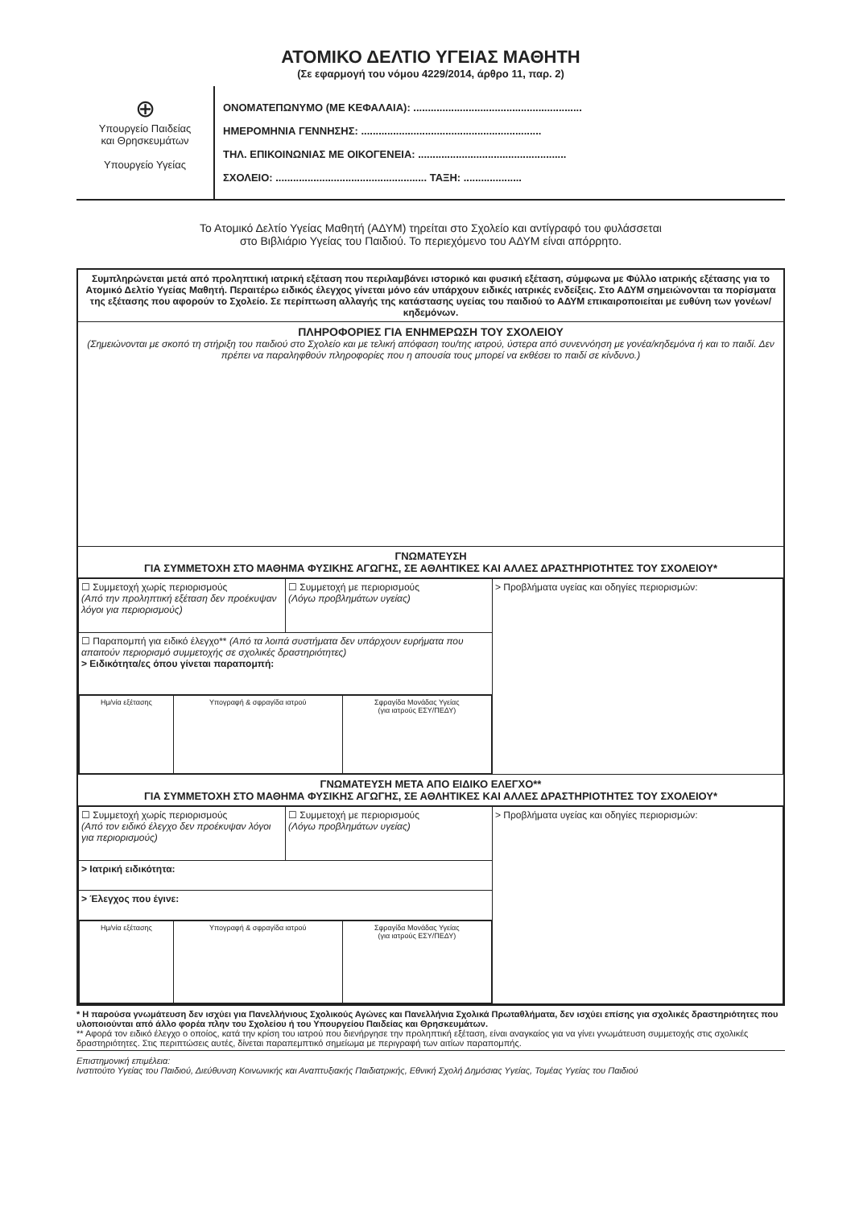ΑΤΟΜΙΚΟ ΔΕΛΤΙΟ ΥΓΕΙΑΣ ΜΑΘΗΤΗ
(Σε εφαρμογή του νόμου 4229/2014, άρθρο 11, παρ. 2)
⊕
Υπουργείο Παιδείας
και Θρησκευμάτων
Υπουργείο Υγείας
ΟΝΟΜΑΤΕΠΩΝΥΜΟ (ΜΕ ΚΕΦΑΛΑΙΑ): ..........................................................
ΗΜΕΡΟΜΗΝΙΑ ΓΕΝΝΗΣΗΣ: ..............................................................
ΤΗΛ. ΕΠΙΚΟΙΝΩΝΙΑΣ ΜΕ ΟΙΚΟΓΕΝΕΙΑ: ...................................................
ΣΧΟΛΕΙΟ: .................................................... ΤΑΞΗ: ....................
Το Ατομικό Δελτίο Υγείας Μαθητή (ΑΔΥΜ) τηρείται στο Σχολείο και αντίγραφό του φυλάσσεται
στο Βιβλιάριο Υγείας του Παιδιού. Το περιεχόμενο του ΑΔΥΜ είναι απόρρητο.
Συμπληρώνεται μετά από προληπτική ιατρική εξέταση που περιλαμβάνει ιστορικό και φυσική εξέταση, σύμφωνα με Φύλλο ιατρικής εξέτασης για το Ατομικό Δελτίο Υγείας Μαθητή. Περαιτέρω ειδικός έλεγχος γίνεται μόνο εάν υπάρχουν ειδικές ιατρικές ενδείξεις. Στο ΑΔΥΜ σημειώνονται τα πορίσματα της εξέτασης που αφορούν το Σχολείο. Σε περίπτωση αλλαγής της κατάστασης υγείας του παιδιού το ΑΔΥΜ επικαιροποιείται με ευθύνη των γονέων/κηδεμόνων.
ΠΛΗΡΟΦΟΡΙΕΣ ΓΙΑ ΕΝΗΜΕΡΩΣΗ ΤΟΥ ΣΧΟΛΕΙΟΥ
(Σημειώνονται με σκοπό τη στήριξη του παιδιού στο Σχολείο και με τελική απόφαση του/της ιατρού, ύστερα από συνεννόηση με γονέα/κηδεμόνα ή και το παιδί. Δεν πρέπει να παραληφθούν πληροφορίες που η απουσία τους μπορεί να εκθέσει το παιδί σε κίνδυνο.)
ΓΝΩΜΑΤΕΥΣΗ
ΓΙΑ ΣΥΜΜΕΤΟΧΗ ΣΤΟ ΜΑΘΗΜΑ ΦΥΣΙΚΗΣ ΑΓΩΓΗΣ, ΣΕ ΑΘΛΗΤΙΚΕΣ ΚΑΙ ΑΛΛΕΣ ΔΡΑΣΤΗΡΙΟΤΗΤΕΣ ΤΟΥ ΣΧΟΛΕΙΟΥ*
| ☐ Συμμετοχή χωρίς περιορισμούς (Από την προληπτική εξέταση δεν προέκυψαν λόγοι για περιορισμούς) | ☐ Συμμετοχή με περιορισμούς (Λόγω προβλημάτων υγείας) | > Προβλήματα υγείας και οδηγίες περιορισμών: |
| ☐ Παραπομπή για ειδικό έλεγχο** (Από τα λοιπά συστήματα δεν υπάρχουν ευρήματα που απαιτούν περιορισμό συμμετοχής σε σχολικές δραστηριότητες) > Ειδικότητα/ες όπου γίνεται παραπομπή: | | |
| / Ημ/νία εξέτασης / Υπογραφή & σφραγίδα ιατρού / Σφραγίδα Μονάδας Υγείας (για ιατρούς ΕΣΥ/ΠΕΔΥ) / | | |
ΓΝΩΜΑΤΕΥΣΗ ΜΕΤΑ ΑΠΟ ΕΙΔΙΚΟ ΕΛΕΓΧΟ**
ΓΙΑ ΣΥΜΜΕΤΟΧΗ ΣΤΟ ΜΑΘΗΜΑ ΦΥΣΙΚΗΣ ΑΓΩΓΗΣ, ΣΕ ΑΘΛΗΤΙΚΕΣ ΚΑΙ ΑΛΛΕΣ ΔΡΑΣΤΗΡΙΟΤΗΤΕΣ ΤΟΥ ΣΧΟΛΕΙΟΥ*
| ☐ Συμμετοχή χωρίς περιορισμούς (Από τον ειδικό έλεγχο δεν προέκυψαν λόγοι για περιορισμούς) | ☐ Συμμετοχή με περιορισμούς (Λόγω προβλημάτων υγείας) | > Προβλήματα υγείας και οδηγίες περιορισμών: |
| > Ιατρική ειδικότητα: | | |
| > Έλεγχος που έγινε: | | |
| / Ημ/νία εξέτασης / Υπογραφή & σφραγίδα ιατρού / Σφραγίδα Μονάδας Υγείας (για ιατρούς ΕΣΥ/ΠΕΔΥ) / | | |
* Η παρούσα γνωμάτευση δεν ισχύει για Πανελλήνιους Σχολικούς Αγώνες και Πανελλήνια Σχολικά Πρωταθλήματα, δεν ισχύει επίσης για σχολικές δραστηριότητες που υλοποιούνται από άλλο φορέα πλην του Σχολείου ή του Υπουργείου Παιδείας και Θρησκευμάτων.
** Αφορά τον ειδικό έλεγχο ο οποίος, κατά την κρίση του ιατρού που διενήργησε την προληπτική εξέταση, είναι αναγκαίος για να γίνει γνωμάτευση συμμετοχής στις σχολικές δραστηριότητες. Στις περιπτώσεις αυτές, δίνεται παραπεμπτικό σημείωμα με περιγραφή των αιτίων παραπομπής.
Επιστημονική επιμέλεια:
Ινστιτούτο Υγείας του Παιδιού, Διεύθυνση Κοινωνικής και Αναπτυξιακής Παιδιατρικής, Εθνική Σχολή Δημόσιας Υγείας, Τομέας Υγείας του Παιδιού